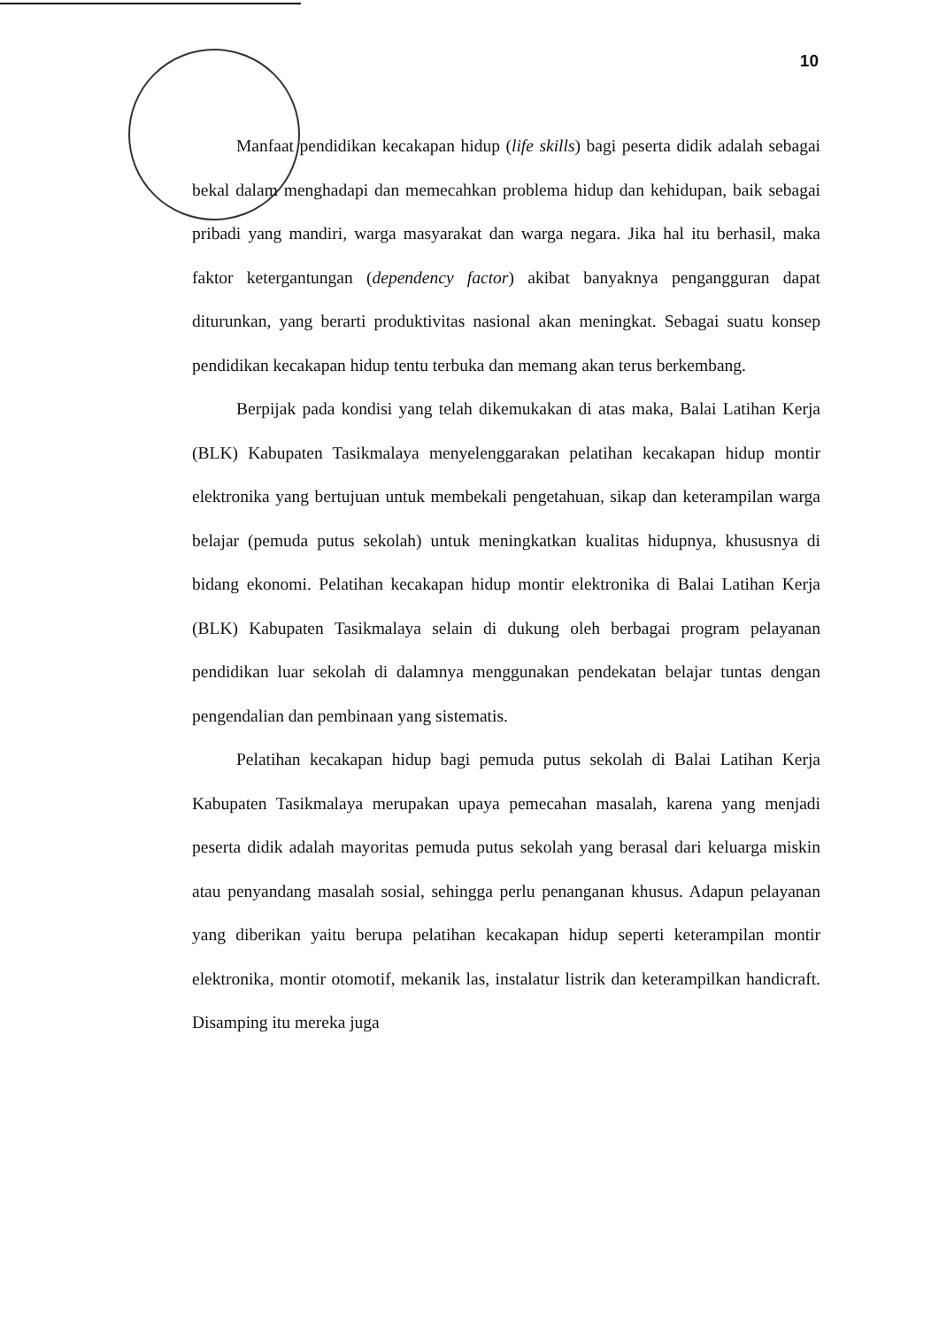10
Manfaat pendidikan kecakapan hidup (life skills) bagi peserta didik adalah sebagai bekal dalam menghadapi dan memecahkan problema hidup dan kehidupan, baik sebagai pribadi yang mandiri, warga masyarakat dan warga negara. Jika hal itu berhasil, maka faktor ketergantungan (dependency factor) akibat banyaknya pengangguran dapat diturunkan, yang berarti produktivitas nasional akan meningkat. Sebagai suatu konsep pendidikan kecakapan hidup tentu terbuka dan memang akan terus berkembang.
Berpijak pada kondisi yang telah dikemukakan di atas maka, Balai Latihan Kerja (BLK) Kabupaten Tasikmalaya menyelenggarakan pelatihan kecakapan hidup montir elektronika yang bertujuan untuk membekali pengetahuan, sikap dan keterampilan warga belajar (pemuda putus sekolah) untuk meningkatkan kualitas hidupnya, khususnya di bidang ekonomi. Pelatihan kecakapan hidup montir elektronika di Balai Latihan Kerja (BLK) Kabupaten Tasikmalaya selain di dukung oleh berbagai program pelayanan pendidikan luar sekolah di dalamnya menggunakan pendekatan belajar tuntas dengan pengendalian dan pembinaan yang sistematis.
Pelatihan kecakapan hidup bagi pemuda putus sekolah di Balai Latihan Kerja Kabupaten Tasikmalaya merupakan upaya pemecahan masalah, karena yang menjadi peserta didik adalah mayoritas pemuda putus sekolah yang berasal dari keluarga miskin atau penyandang masalah sosial, sehingga perlu penanganan khusus. Adapun pelayanan yang diberikan yaitu berupa pelatihan kecakapan hidup seperti keterampilan montir elektronika, montir otomotif, mekanik las, instalatur listrik dan keterampilkan handicraft. Disamping itu mereka juga